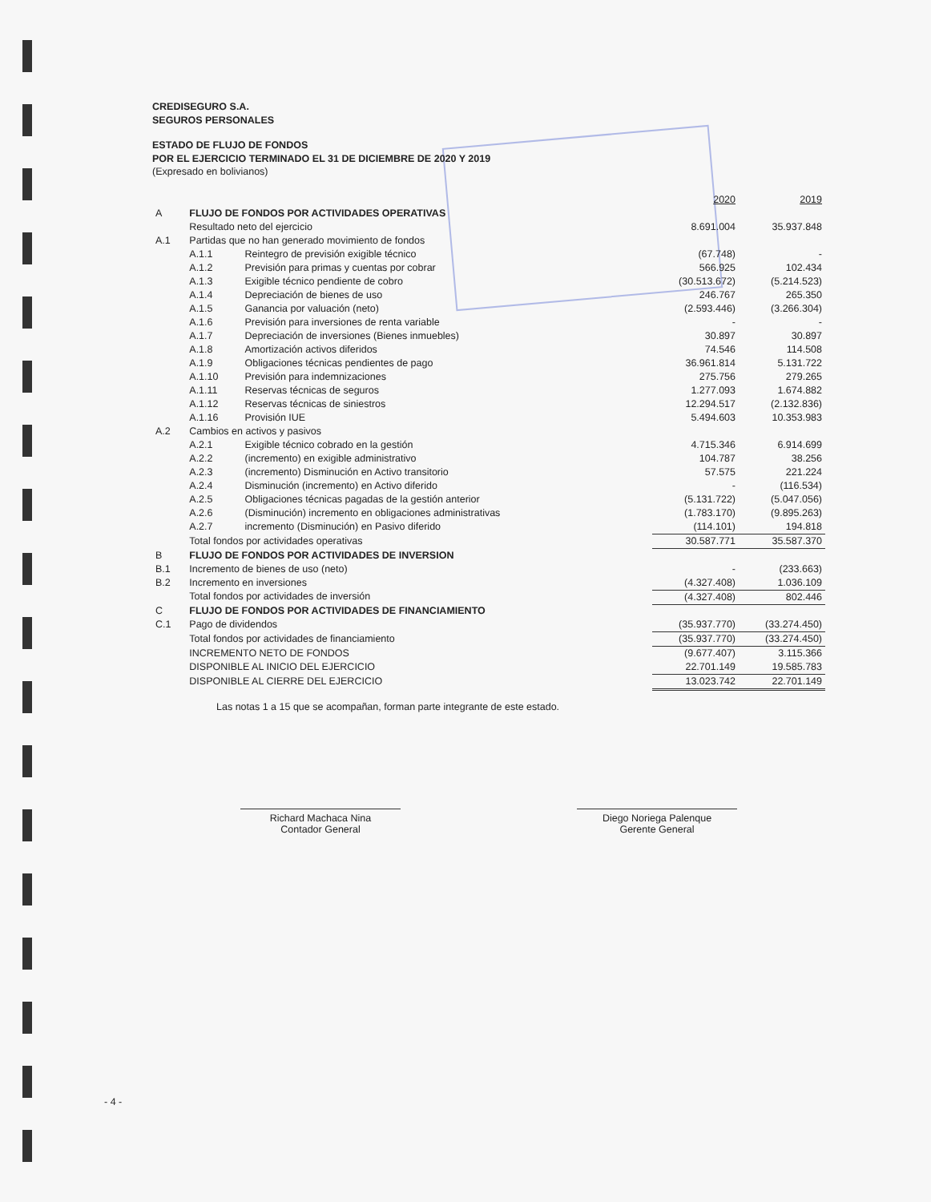CREDISEGURO S.A.
SEGUROS PERSONALES
ESTADO DE FLUJO DE FONDOS
POR EL EJERCICIO TERMINADO EL 31 DE DICIEMBRE DE 2020 Y 2019
(Expresado en bolivianos)
| | | | 2020 | 2019 |
| A | FLUJO DE FONDOS POR ACTIVIDADES OPERATIVAS | | | |
| | Resultado neto del ejercicio | | 8.691.004 | 35.937.848 |
| A.1 | Partidas que no han generado movimiento de fondos | | | |
| | A.1.1 | Reintegro de previsión exigible técnico | (67.748) | - |
| | A.1.2 | Previsión para primas y cuentas por cobrar | 566.925 | 102.434 |
| | A.1.3 | Exigible técnico pendiente de cobro | (30.513.672) | (5.214.523) |
| | A.1.4 | Depreciación de bienes de uso | 246.767 | 265.350 |
| | A.1.5 | Ganancia por valuación (neto) | (2.593.446) | (3.266.304) |
| | A.1.6 | Previsión para inversiones de renta variable | - | - |
| | A.1.7 | Depreciación de inversiones (Bienes inmuebles) | 30.897 | 30.897 |
| | A.1.8 | Amortización activos diferidos | 74.546 | 114.508 |
| | A.1.9 | Obligaciones técnicas pendientes de pago | 36.961.814 | 5.131.722 |
| | A.1.10 | Previsión para indemnizaciones | 275.756 | 279.265 |
| | A.1.11 | Reservas técnicas de seguros | 1.277.093 | 1.674.882 |
| | A.1.12 | Reservas técnicas de siniestros | 12.294.517 | (2.132.836) |
| | A.1.16 | Provisión IUE | 5.494.603 | 10.353.983 |
| A.2 | Cambios en activos y pasivos | | | |
| | A.2.1 | Exigible técnico cobrado en la gestión | 4.715.346 | 6.914.699 |
| | A.2.2 | (incremento) en exigible administrativo | 104.787 | 38.256 |
| | A.2.3 | (incremento) Disminución en Activo transitorio | 57.575 | 221.224 |
| | A.2.4 | Disminución (incremento) en Activo diferido | - | (116.534) |
| | A.2.5 | Obligaciones técnicas pagadas de la gestión anterior | (5.131.722) | (5.047.056) |
| | A.2.6 | (Disminución) incremento en obligaciones administrativas | (1.783.170) | (9.895.263) |
| | A.2.7 | incremento (Disminución) en Pasivo diferido | (114.101) | 194.818 |
| | Total fondos por actividades operativas | | 30.587.771 | 35.587.370 |
| B | FLUJO DE FONDOS POR ACTIVIDADES DE INVERSION | | | |
| B.1 | Incremento de bienes de uso (neto) | | - | (233.663) |
| B.2 | Incremento en inversiones | | (4.327.408) | 1.036.109 |
| | Total fondos por actividades de inversión | | (4.327.408) | 802.446 |
| C | FLUJO DE FONDOS POR ACTIVIDADES DE FINANCIAMIENTO | | | |
| C.1 | Pago de dividendos | | (35.937.770) | (33.274.450) |
| | Total fondos por actividades de financiamiento | | (35.937.770) | (33.274.450) |
| | INCREMENTO NETO DE FONDOS | | (9.677.407) | 3.115.366 |
| | DISPONIBLE AL INICIO DEL EJERCICIO | | 22.701.149 | 19.585.783 |
| | DISPONIBLE AL CIERRE DEL EJERCICIO | | 13.023.742 | 22.701.149 |
Las notas 1 a 15 que se acompañan, forman parte integrante de este estado.
Richard Machaca Nina
Contador General
Diego Noriega Palenque
Gerente General
- 4 -